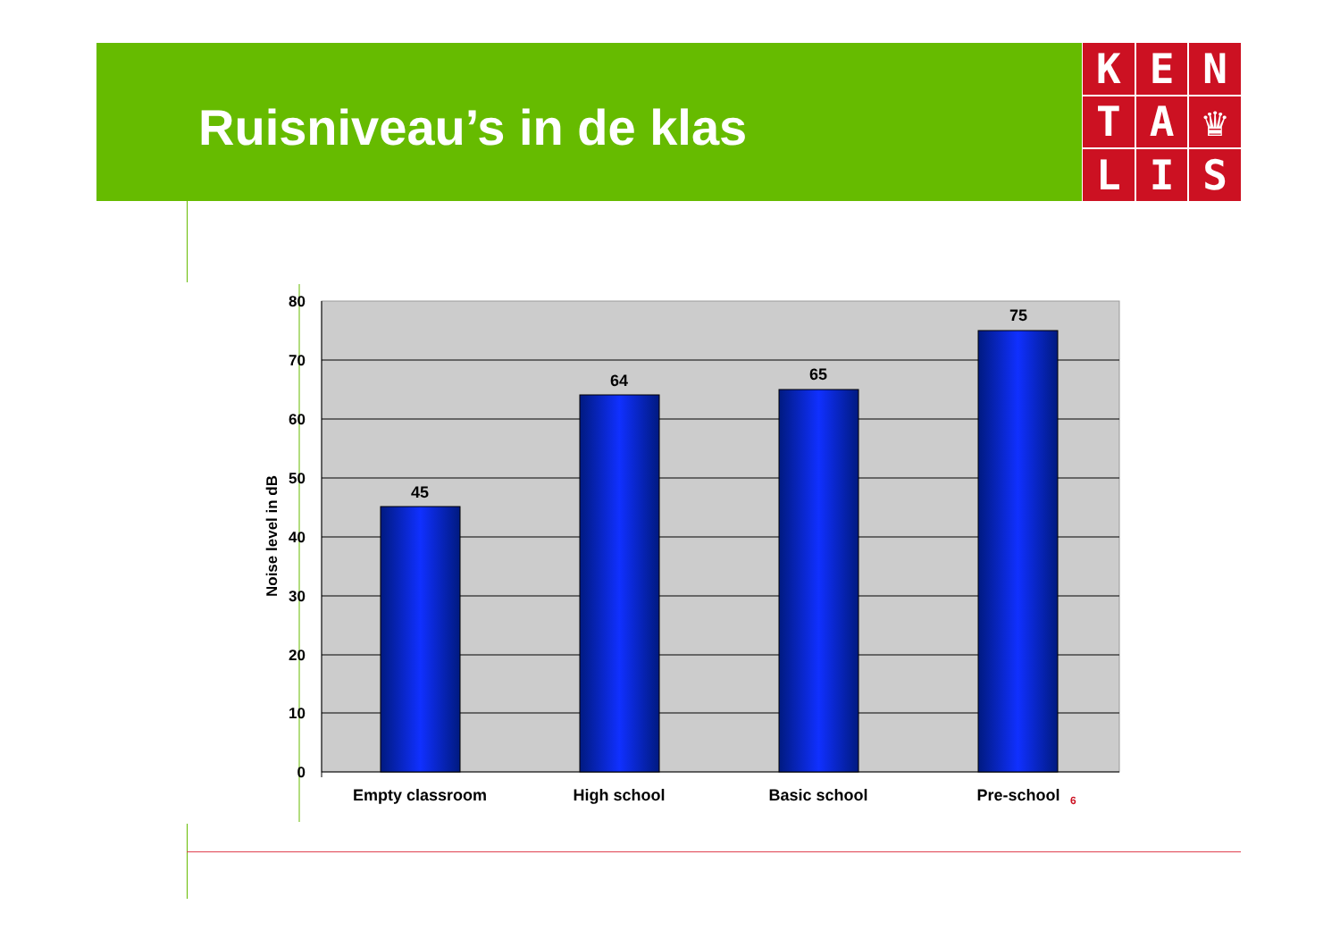Ruisniveau’s in de klas
K
E
N
T
A
♛
L
I
S
80
70
60
50
40
30
20
10
0
Noise level in dB
45
64
65
75
Empty classroom
High school
Basic school
Pre-school
6